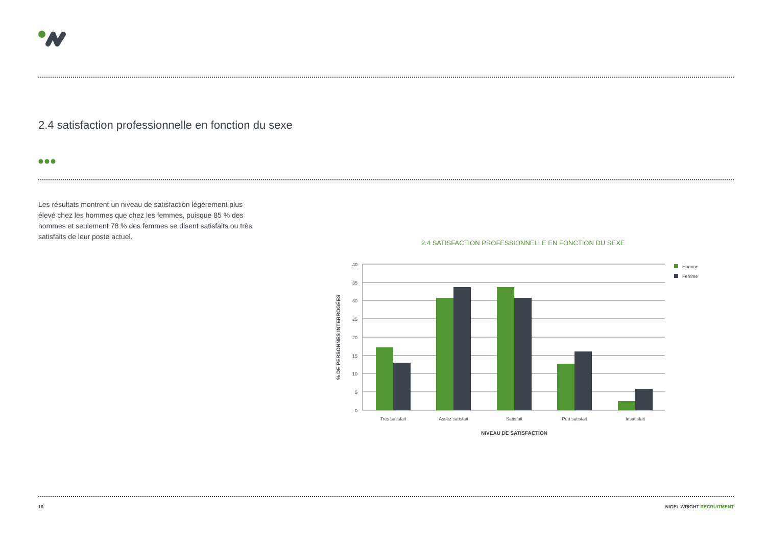2.4 satisfaction professionnelle en fonction du sexe
Les résultats montrent un niveau de satisfaction légèrement plus élevé chez les hommes que chez les femmes, puisque 85 % des hommes et seulement 78 % des femmes se disent satisfaits ou très satisfaits de leur poste actuel.
2.4 SATISFACTION PROFESSIONNELLE EN FONCTION DU SEXE
40
35
30
25
20
15
10
5
0
Très satisfait
Assez satisfait
Satisfait
Peu satisfait
Insatisfait
NIVEAU DE SATISFACTION
% DE PERSONNES INTERROGÉES
Homme
Femme
10 NIGEL WRIGHT RECRUITMENT